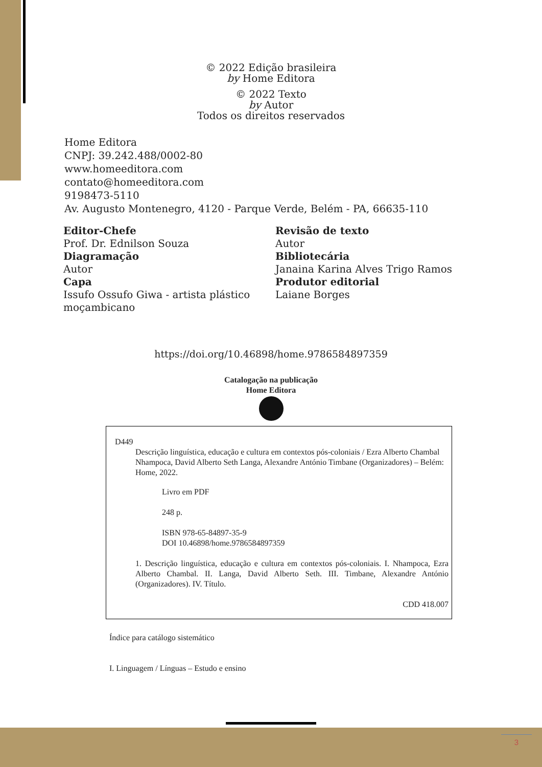© 2022 Edição brasileira
by Home Editora
© 2022 Texto
by Autor
Todos os direitos reservados
Home Editora
CNPJ: 39.242.488/0002-80
www.homeeditora.com
contato@homeeditora.com
9198473-5110
Av. Augusto Montenegro, 4120 - Parque Verde, Belém - PA, 66635-110
Editor-Chefe
Prof. Dr. Ednilson Souza
Diagramação
Autor
Capa
Issufo Ossufo Giwa - artista plástico moçambicano
Revisão de texto
Autor
Bibliotecária
Janaina Karina Alves Trigo Ramos
Produtor editorial
Laiane Borges
https://doi.org/10.46898/home.9786584897359
Catalogação na publicação
Home Editora
D449
Descrição linguística, educação e cultura em contextos pós-coloniais / Ezra Alberto Chambal Nhampoca, David Alberto Seth Langa, Alexandre António Timbane (Organizadores) – Belém: Home, 2022.
Livro em PDF
248 p.
ISBN 978-65-84897-35-9
DOI 10.46898/home.9786584897359
1. Descrição linguística, educação e cultura em contextos pós-coloniais. I. Nhampoca, Ezra Alberto Chambal. II. Langa, David Alberto Seth. III. Timbane, Alexandre António (Organizadores). IV. Título.
CDD 418.007
Índice para catálogo sistemático
I. Linguagem / Línguas – Estudo e ensino
3